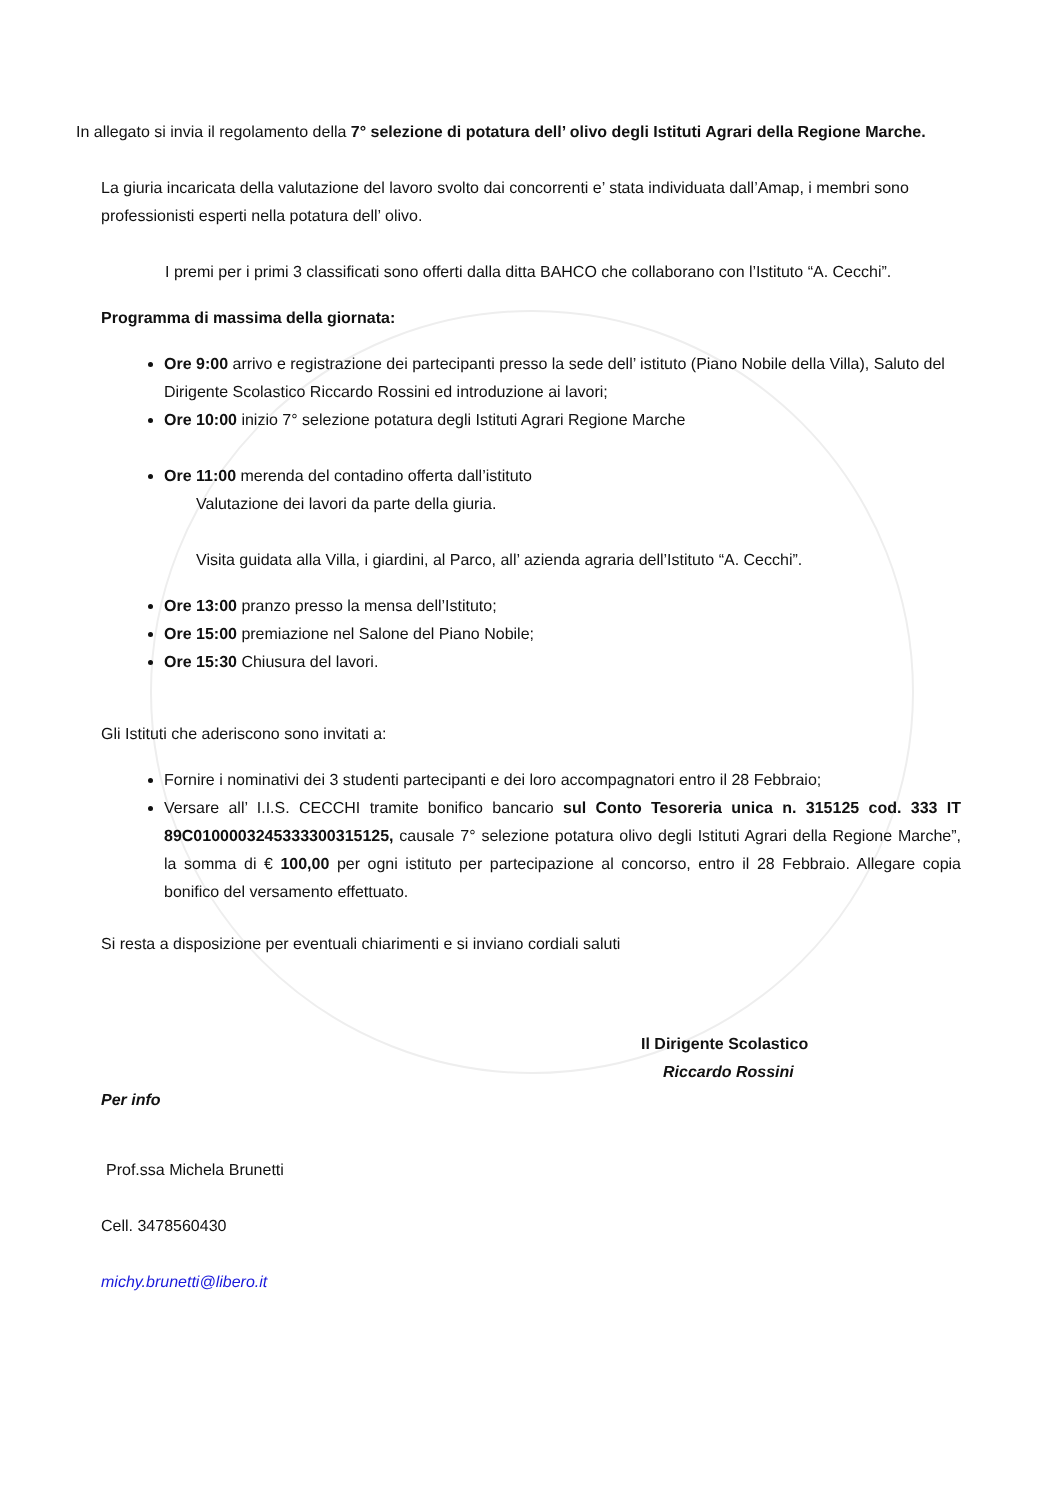In allegato si invia il regolamento della 7° selezione di potatura dell’ olivo degli Istituti Agrari della Regione Marche.
La giuria incaricata della valutazione del lavoro svolto dai concorrenti e’ stata individuata dall’Amap, i membri sono professionisti esperti nella potatura dell’ olivo.
I premi per i primi 3 classificati sono offerti dalla ditta BAHCO che collaborano con l’Istituto “A. Cecchi”.
Programma di massima della giornata:
Ore 9:00 arrivo e registrazione dei partecipanti presso la sede dell’ istituto (Piano Nobile della Villa), Saluto del Dirigente Scolastico Riccardo Rossini ed introduzione ai lavori;
Ore 10:00 inizio 7° selezione potatura degli Istituti Agrari Regione Marche
Ore 11:00 merenda del contadino offerta dall’istituto
Valutazione dei lavori da parte della giuria.
Visita guidata alla Villa, i giardini, al Parco, all’ azienda agraria dell’Istituto “A. Cecchi”.
Ore 13:00 pranzo presso la mensa dell’Istituto;
Ore 15:00 premiazione nel Salone del Piano Nobile;
Ore 15:30 Chiusura del lavori.
Gli Istituti che aderiscono sono invitati a:
Fornire i nominativi dei 3 studenti partecipanti e dei loro accompagnatori entro il 28 Febbraio;
Versare all’ I.I.S. CECCHI tramite bonifico bancario sul Conto Tesoreria unica n. 315125 cod. 333 IT 89C0100003245333300315125, causale 7° selezione potatura olivo degli Istituti Agrari della Regione Marche”, la somma di € 100,00 per ogni istituto per partecipazione al concorso, entro il 28 Febbraio. Allegare copia bonifico del versamento effettuato.
Si resta a disposizione per eventuali chiarimenti e si inviano cordiali saluti
Il Dirigente Scolastico
Riccardo Rossini
Per info
Prof.ssa Michela Brunetti
Cell. 3478560430
michy.brunetti@libero.it